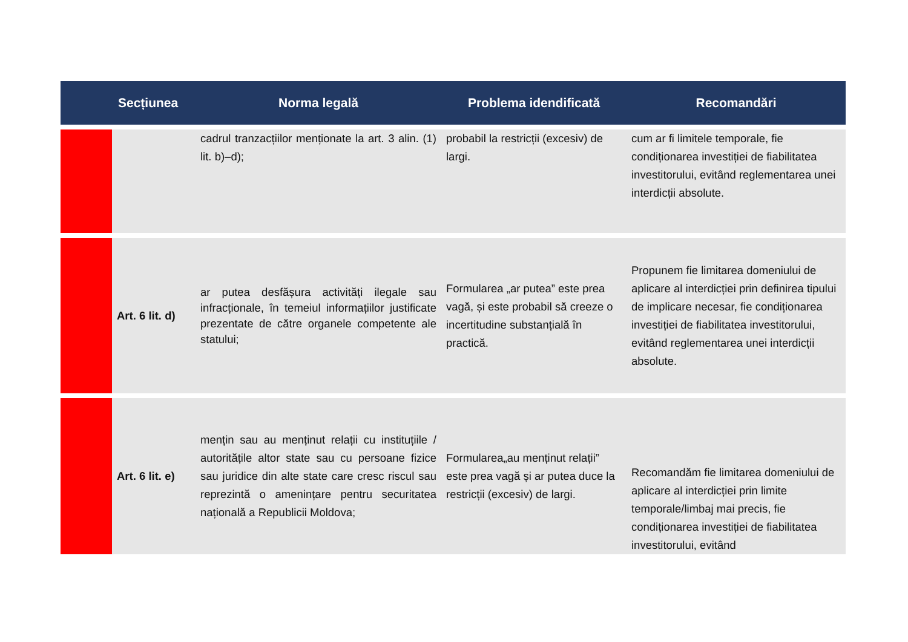| | Secțiunea | Norma legală | Problema idendificată | Recomandări |
| --- | --- | --- | --- | --- |
| | | cadrul tranzacțiilor menționate la art. 3 alin. (1) lit. b)–d); | probabil la restricții (excesiv) de largi. | cum ar fi limitele temporale, fie condiționarea investiției de fiabilitatea investitorului, evitând reglementarea unei interdicții absolute. |
| | Art. 6 lit. d) | ar putea desfășura activități ilegale sau infracționale, în temeiul informațiilor justificate prezentate de către organele competente ale statului; | Formularea „ar putea” este prea vagă, și este probabil să creeze o incertitudine substanțială în practică. | Propunem fie limitarea domeniului de aplicare al interdicției prin definirea tipului de implicare necesar, fie condiționarea investiției de fiabilitatea investitorului, evitând reglementarea unei interdicții absolute. |
| | Art. 6 lit. e) | mențin sau au menținut relații cu instituțiile / autoritățile altor state sau cu persoane fizice sau juridice din alte state care cresc riscul sau reprezintă o amenințare pentru securitatea națională a Republicii Moldova; | Formularea„au menținut relații” este prea vagă și ar putea duce la restricții (excesiv) de largi. | Recomandăm fie limitarea domeniului de aplicare al interdicției prin limite temporale/limbaj mai precis, fie condiționarea investiției de fiabilitatea investitorului, evitând |